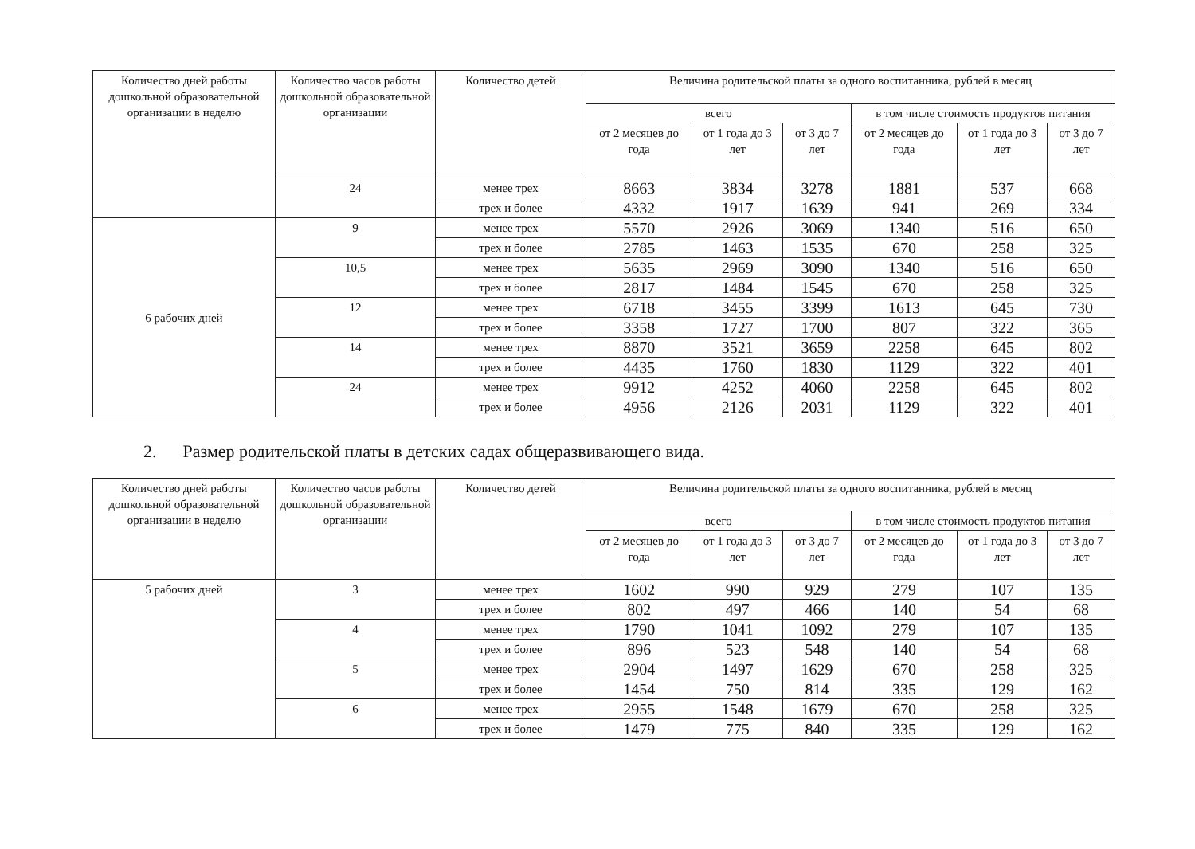| Количество дней работы дошкольной образовательной организации в неделю | Количество часов работы дошкольной образовательной организации | Количество детей | Величина родительской платы за одного воспитанника, рублей в месяц | | | | | |
| --- | --- | --- | --- | --- | --- | --- | --- | --- |
| | | | всего | | | в том числе стоимость продуктов питания | | |
| | | | от 2 месяцев до года | от 1 года до 3 лет | от 3 до 7 лет | от 2 месяцев до года | от 1 года до 3 лет | от 3 до 7 лет |
| | 24 | менее трех | 8663 | 3834 | 3278 | 1881 | 537 | 668 |
| | | трех и более | 4332 | 1917 | 1639 | 941 | 269 | 334 |
| 6 рабочих дней | 9 | менее трех | 5570 | 2926 | 3069 | 1340 | 516 | 650 |
| | | трех и более | 2785 | 1463 | 1535 | 670 | 258 | 325 |
| | 10,5 | менее трех | 5635 | 2969 | 3090 | 1340 | 516 | 650 |
| | | трех и более | 2817 | 1484 | 1545 | 670 | 258 | 325 |
| | 12 | менее трех | 6718 | 3455 | 3399 | 1613 | 645 | 730 |
| | | трех и более | 3358 | 1727 | 1700 | 807 | 322 | 365 |
| | 14 | менее трех | 8870 | 3521 | 3659 | 2258 | 645 | 802 |
| | | трех и более | 4435 | 1760 | 1830 | 1129 | 322 | 401 |
| | 24 | менее трех | 9912 | 4252 | 4060 | 2258 | 645 | 802 |
| | | трех и более | 4956 | 2126 | 2031 | 1129 | 322 | 401 |
2. Размер родительской платы в детских садах общеразвивающего вида.
| Количество дней работы дошкольной образовательной организации в неделю | Количество часов работы дошкольной образовательной организации | Количество детей | Величина родительской платы за одного воспитанника, рублей в месяц | | | | | |
| --- | --- | --- | --- | --- | --- | --- | --- | --- |
| | | | всего | | | в том числе стоимость продуктов питания | | |
| | | | от 2 месяцев до года | от 1 года до 3 лет | от 3 до 7 лет | от 2 месяцев до года | от 1 года до 3 лет | от 3 до 7 лет |
| 5 рабочих дней | 3 | менее трех | 1602 | 990 | 929 | 279 | 107 | 135 |
| | | трех и более | 802 | 497 | 466 | 140 | 54 | 68 |
| | 4 | менее трех | 1790 | 1041 | 1092 | 279 | 107 | 135 |
| | | трех и более | 896 | 523 | 548 | 140 | 54 | 68 |
| | 5 | менее трех | 2904 | 1497 | 1629 | 670 | 258 | 325 |
| | | трех и более | 1454 | 750 | 814 | 335 | 129 | 162 |
| | 6 | менее трех | 2955 | 1548 | 1679 | 670 | 258 | 325 |
| | | трех и более | 1479 | 775 | 840 | 335 | 129 | 162 |